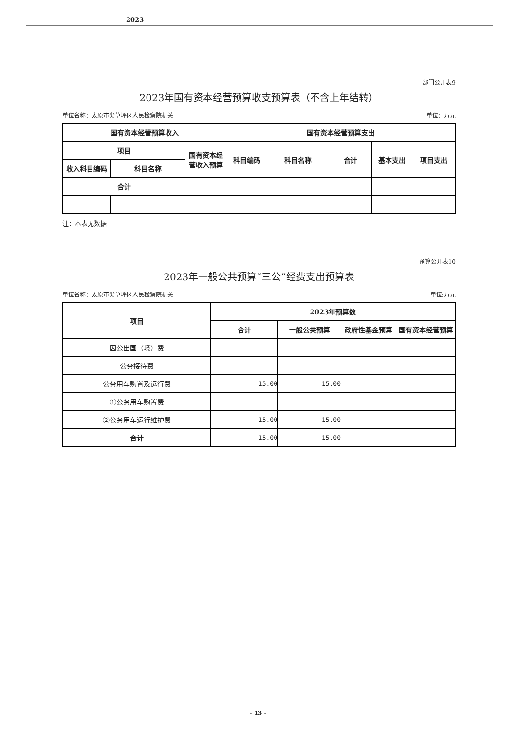2023
部门公开表9
2023年国有资本经营预算收支预算表（不含上年结转）
单位名称：太原市尖草坪区人民检察院机关 单位：万元
| 国有资本经营预算收入 | | | 国有资本经营预算支出 | | | | |
| --- | --- | --- | --- | --- | --- | --- | --- |
| 项目 | | 国有资本经营收入预算 | 科目编码 | 科目名称 | 合计 | 基本支出 | 项目支出 |
| 收入科目编码 | 科目名称 | | | | | | |
| 合计 | | | | | | | |
注：本表无数据
预算公开表10
2023年一般公共预算“三公”经费支出预算表
单位名称：太原市尖草坪区人民检察院机关 单位:万元
| 项目 | 2023年预算数 | | | |
| --- | --- | --- | --- | --- |
| | 合计 | 一般公共预算 | 政府性基金预算 | 国有资本经营预算 |
| 因公出国（境）费 | | | | |
| 公务接待费 | | | | |
| 公务用车购置及运行费 | 15.00 | 15.00 | | |
| ①公务用车购置费 | | | | |
| ②公务用车运行维护费 | 15.00 | 15.00 | | |
| 合计 | 15.00 | 15.00 | | |
- 13 -